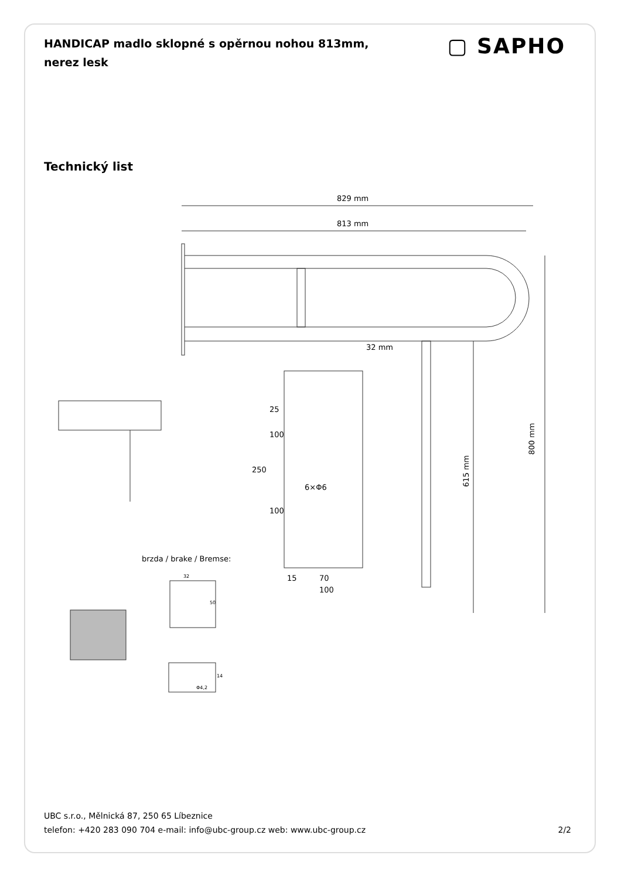HANDICAP madlo sklopné s opěrnou nohou 813mm, nerez lesk
▢ SAPHO
Technický list
829 mm
813 mm
32 mm
800 mm
615 mm
25
100
250
6×Φ6
100
15
70
100
brzda / brake / Bremse:
32
50
14
Φ4,2
UBC s.r.o., Mělnická 87, 250 65 Líbeznice
telefon: +420 283 090 704 e-mail: info@ubc-group.cz web: www.ubc-group.cz
2/2